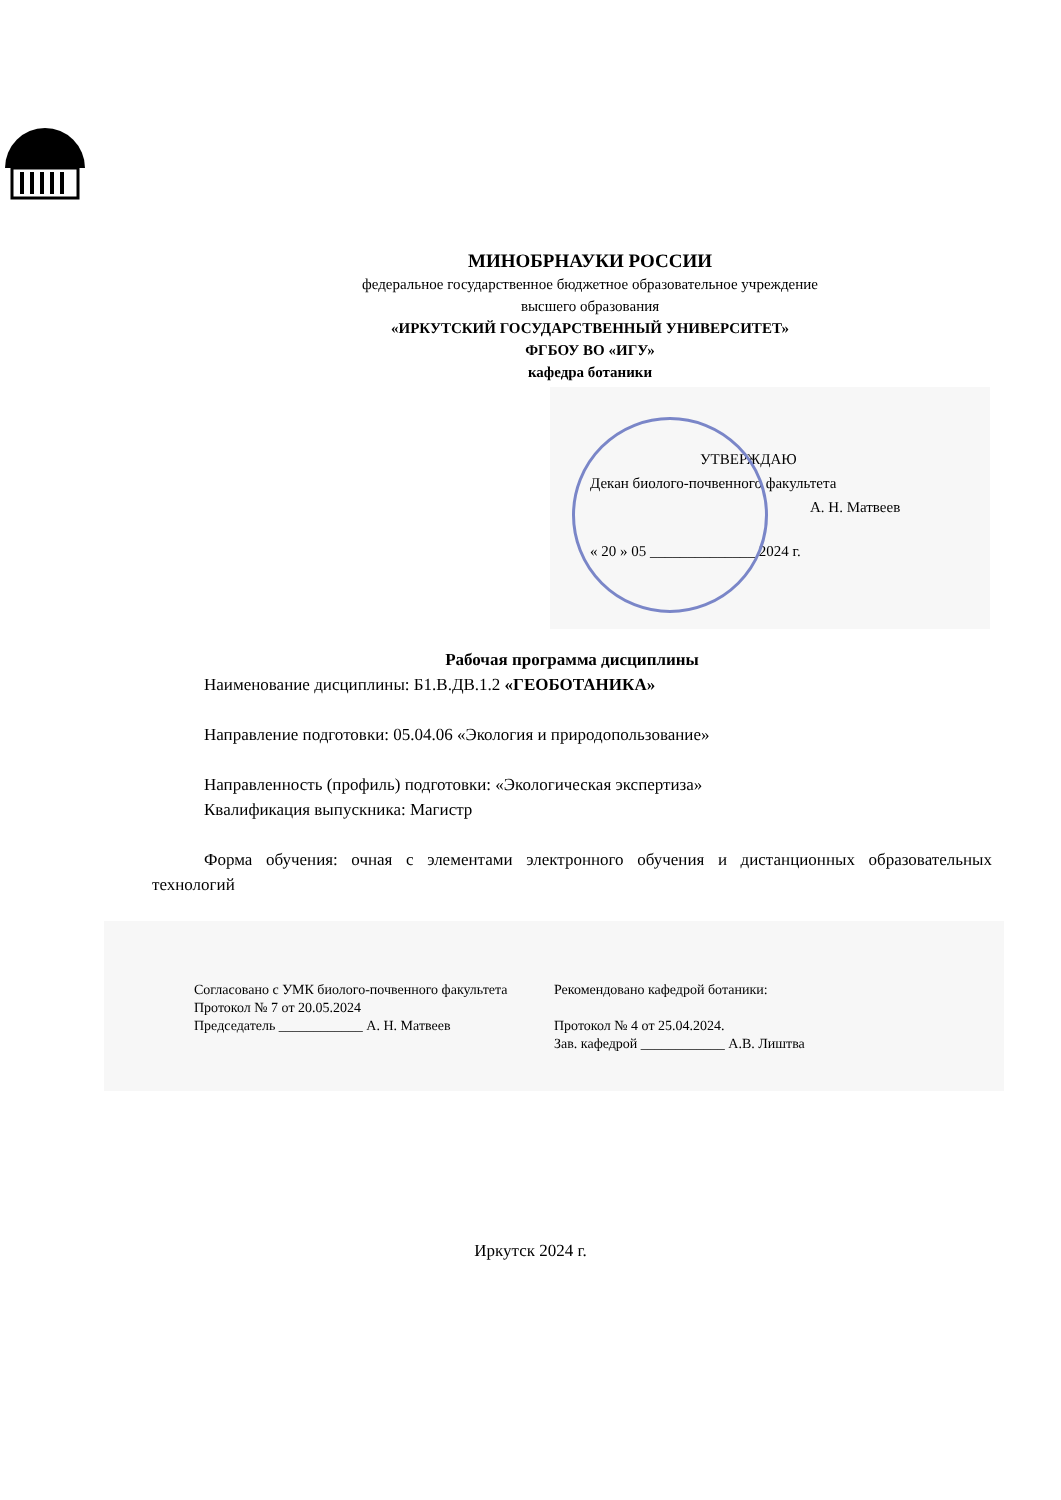МИНОБРНАУКИ РОССИИ
федеральное государственное бюджетное образовательное учреждение
высшего образования
«ИРКУТСКИЙ ГОСУДАРСТВЕННЫЙ УНИВЕРСИТЕТ»
ФГБОУ ВО «ИГУ»
кафедра ботаники
УТВЕРЖДАЮ
Декан биолого-почвенного факультета
А. Н. Матвеев
« 20 » 05 ______________ 2024 г.
Рабочая программа дисциплины
Наименование дисциплины: Б1.В.ДВ.1.2 «ГЕОБОТАНИКА»
Направление подготовки: 05.04.06 «Экология и природопользование»
Направленность (профиль) подготовки: «Экологическая экспертиза»
Квалификация выпускника: Магистр
Форма обучения: очная с элементами электронного обучения и дистанционных образовательных технологий
Согласовано с УМК биолого-почвенного факультета
Протокол № 7 от 20.05.2024
Председатель ____________ А. Н. Матвеев
Рекомендовано кафедрой ботаники:
Протокол № 4 от 25.04.2024.
Зав. кафедрой ____________ А.В. Лиштва
Иркутск 2024 г.